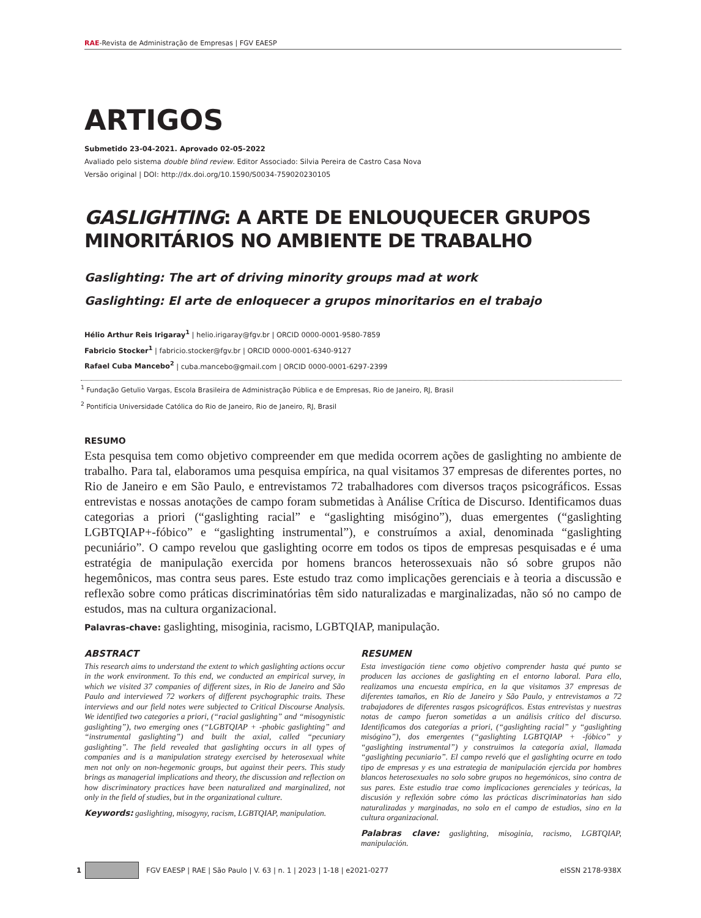RAE-Revista de Administração de Empresas | FGV EAESP
ARTIGOS
Submetido 23-04-2021. Aprovado 02-05-2022
Avaliado pelo sistema double blind review. Editor Associado: Silvia Pereira de Castro Casa Nova
Versão original | DOI: http://dx.doi.org/10.1590/S0034-759020230105
GASLIGHTING: A ARTE DE ENLOUQUECER GRUPOS MINORITÁRIOS NO AMBIENTE DE TRABALHO
Gaslighting: The art of driving minority groups mad at work
Gaslighting: El arte de enloquecer a grupos minoritarios en el trabajo
Hélio Arthur Reis Irigaray<sup>1</sup> | helio.irigaray@fgv.br | ORCID 0000-0001-9580-7859
Fabricio Stocker<sup>1</sup> | fabricio.stocker@fgv.br | ORCID 0000-0001-6340-9127
Rafael Cuba Mancebo<sup>2</sup> | cuba.mancebo@gmail.com | ORCID 0000-0001-6297-2399
<sup>1</sup> Fundação Getulio Vargas, Escola Brasileira de Administração Pública e de Empresas, Rio de Janeiro, RJ, Brasil
<sup>2</sup> Pontifícia Universidade Católica do Rio de Janeiro, Rio de Janeiro, RJ, Brasil
RESUMO
Esta pesquisa tem como objetivo compreender em que medida ocorrem ações de gaslighting no ambiente de trabalho. Para tal, elaboramos uma pesquisa empírica, na qual visitamos 37 empresas de diferentes portes, no Rio de Janeiro e em São Paulo, e entrevistamos 72 trabalhadores com diversos traços psicográficos. Essas entrevistas e nossas anotações de campo foram submetidas à Análise Crítica de Discurso. Identificamos duas categorias a priori (“gaslighting racial” e “gaslighting misógino”), duas emergentes (“gaslighting LGBTQIAP+-fóbico” e “gaslighting instrumental”), e construímos a axial, denominada “gaslighting pecuniário”. O campo revelou que gaslighting ocorre em todos os tipos de empresas pesquisadas e é uma estratégia de manipulação exercida por homens brancos heterossexuais não só sobre grupos não hegemônicos, mas contra seus pares. Este estudo traz como implicações gerenciais e à teoria a discussão e reflexão sobre como práticas discriminatórias têm sido naturalizadas e marginalizadas, não só no campo de estudos, mas na cultura organizacional.
Palavras-chave: gaslighting, misoginia, racismo, LGBTQIAP, manipulação.
ABSTRACT
This research aims to understand the extent to which gaslighting actions occur in the work environment. To this end, we conducted an empirical survey, in which we visited 37 companies of different sizes, in Rio de Janeiro and São Paulo and interviewed 72 workers of different psychographic traits. These interviews and our field notes were subjected to Critical Discourse Analysis. We identified two categories a priori, (“racial gaslighting” and “misogynistic gaslighting”), two emerging ones (“LGBTQIAP + -phobic gaslighting” and “instrumental gaslighting”) and built the axial, called “pecuniary gaslighting”. The field revealed that gaslighting occurs in all types of companies and is a manipulation strategy exercised by heterosexual white men not only on non-hegemonic groups, but against their peers. This study brings as managerial implications and theory, the discussion and reflection on how discriminatory practices have been naturalized and marginalized, not only in the field of studies, but in the organizational culture.
Keywords: gaslighting, misogyny, racism, LGBTQIAP, manipulation.
RESUMEN
Esta investigación tiene como objetivo comprender hasta qué punto se producen las acciones de gaslighting en el entorno laboral. Para ello, realizamos una encuesta empírica, en la que visitamos 37 empresas de diferentes tamaños, en Río de Janeiro y São Paulo, y entrevistamos a 72 trabajadores de diferentes rasgos psicográficos. Estas entrevistas y nuestras notas de campo fueron sometidas a un análisis crítico del discurso. Identificamos dos categorías a priori, (“gaslighting racial” y “gaslighting misógino”), dos emergentes (“gaslighting LGBTQIAP + -fóbico” y “gaslighting instrumental”) y construimos la categoría axial, llamada “gaslighting pecuniario”. El campo reveló que el gaslighting ocurre en todo tipo de empresas y es una estrategia de manipulación ejercida por hombres blancos heterosexuales no solo sobre grupos no hegemónicos, sino contra de sus pares. Este estudio trae como implicaciones gerenciales y teóricas, la discusión y reflexión sobre cómo las prácticas discriminatorias han sido naturalizadas y marginadas, no solo en el campo de estudios, sino en la cultura organizacional.
Palabras clave: gaslighting, misoginia, racismo, LGBTQIAP, manipulación.
1 FGV EAESP | RAE | São Paulo | V. 63 | n. 1 | 2023 | 1-18 | e2021-0277 eISSN 2178-938X